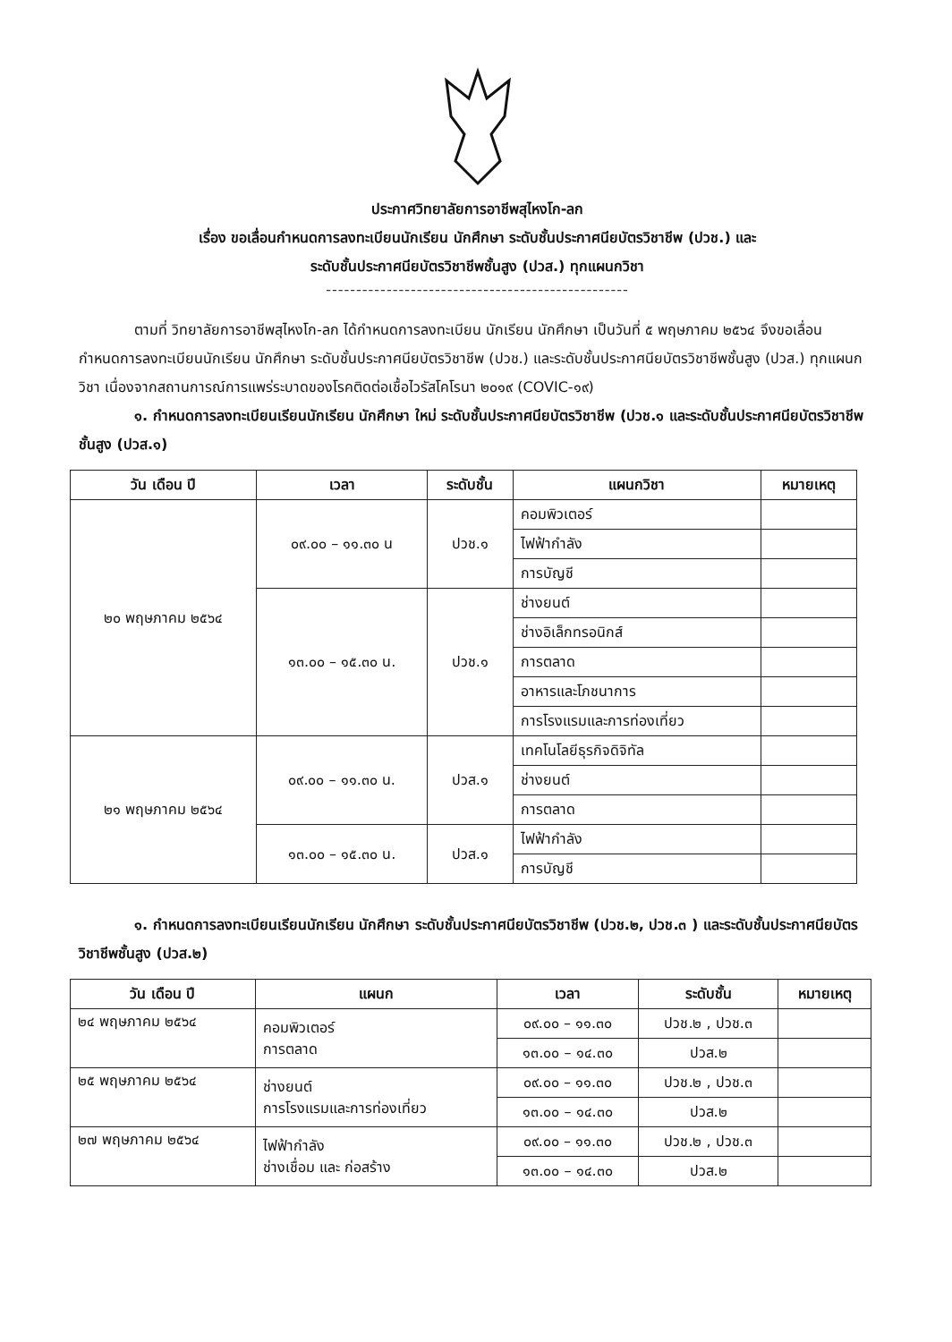ประกาศวิทยาลัยการอาชีพสุไหงโก-ลก
เรื่อง ขอเลื่อนกำหนดการลงทะเบียนนักเรียน นักศึกษา ระดับชั้นประกาศนียบัตรวิชาชีพ (ปวช.) และ
ระดับชั้นประกาศนียบัตรวิชาชีพชั้นสูง (ปวส.) ทุกแผนกวิชา
--------------------------------------------------
ตามที่ วิทยาลัยการอาชีพสุไหงโก-ลก ได้กำหนดการลงทะเบียน นักเรียน นักศึกษา เป็นวันที่ ๕ พฤษภาคม ๒๕๖๔ จึงขอเลื่อนกำหนดการลงทะเบียนนักเรียน นักศึกษา ระดับชั้นประกาศนียบัตรวิชาชีพ (ปวช.) และระดับชั้นประกาศนียบัตรวิชาชีพชั้นสูง (ปวส.) ทุกแผนกวิชา เนื่องจากสถานการณ์การแพร่ระบาดของโรคติดต่อเชื้อไวรัสโคโรนา ๒๐๑๙ (COVIC-๑๙)
๑. กำหนดการลงทะเบียนเรียนนักเรียน นักศึกษา ใหม่ ระดับชั้นประกาศนียบัตรวิชาชีพ (ปวช.๑ และระดับชั้นประกาศนียบัตรวิชาชีพชั้นสูง (ปวส.๑)
| วัน เดือน ปี | เวลา | ระดับชั้น | แผนกวิชา | หมายเหตุ |
| --- | --- | --- | --- | --- |
| ๒๐ พฤษภาคม ๒๕๖๔ | ๐๙.๐๐ – ๑๑.๓๐ น | ปวช.๑ | คอมพิวเตอร์ | |
| | | | ไฟฟ้ากำลัง | |
| | | | การบัญชี | |
| | ๑๓.๐๐ – ๑๕.๓๐ น. | ปวช.๑ | ช่างยนต์ | |
| | | | ช่างอิเล็กทรอนิกส์ | |
| | | | การตลาด | |
| | | | อาหารและโภชนาการ | |
| | | | การโรงแรมและการท่องเที่ยว | |
| ๒๑ พฤษภาคม ๒๕๖๔ | ๐๙.๐๐ – ๑๑.๓๐ น. | ปวส.๑ | เทคโนโลยีธุรกิจดิจิทัล | |
| | | | ช่างยนต์ | |
| | | | การตลาด | |
| | ๑๓.๐๐ – ๑๕.๓๐ น. | ปวส.๑ | ไฟฟ้ากำลัง | |
| | | | การบัญชี | |
๑. กำหนดการลงทะเบียนเรียนนักเรียน นักศึกษา ระดับชั้นประกาศนียบัตรวิชาชีพ (ปวช.๒, ปวช.๓ ) และระดับชั้นประกาศนียบัตรวิชาชีพชั้นสูง (ปวส.๒)
| วัน เดือน ปี | แผนก | เวลา | ระดับชั้น | หมายเหตุ |
| --- | --- | --- | --- | --- |
| ๒๔ พฤษภาคม ๒๕๖๔ | คอมพิวเตอร์ การตลาด | ๐๙.๐๐ – ๑๑.๓๐ | ปวช.๒ , ปวช.๓ | |
| | | ๑๓.๐๐ – ๑๔.๓๐ | ปวส.๒ | |
| ๒๕ พฤษภาคม ๒๕๖๔ | ช่างยนต์ การโรงแรมและการท่องเที่ยว | ๐๙.๐๐ – ๑๑.๓๐ | ปวช.๒ , ปวช.๓ | |
| | | ๑๓.๐๐ – ๑๔.๓๐ | ปวส.๒ | |
| ๒๗ พฤษภาคม ๒๕๖๔ | ไฟฟ้ากำลัง ช่างเชื่อม และ ก่อสร้าง | ๐๙.๐๐ – ๑๑.๓๐ | ปวช.๒ , ปวช.๓ | |
| | | ๑๓.๐๐ – ๑๔.๓๐ | ปวส.๒ | |